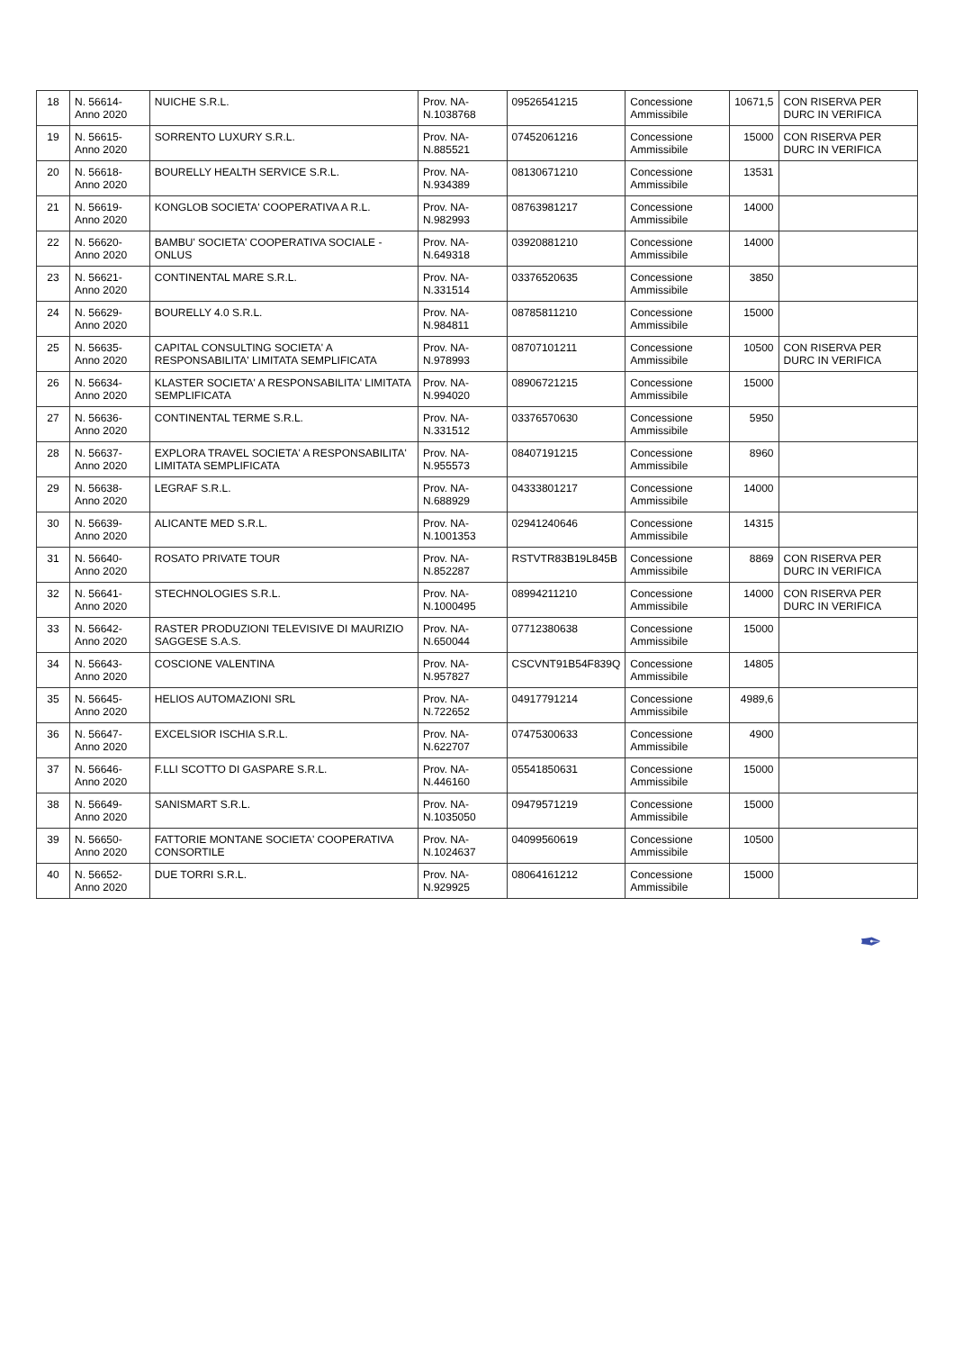| 18 | N. 56614- Anno 2020 | NUICHE S.R.L. | Prov. NA- N.1038768 | 09526541215 | Concessione Ammissibile | 10671,5 | CON RISERVA PER DURC IN VERIFICA |
| 19 | N. 56615- Anno 2020 | SORRENTO LUXURY S.R.L. | Prov. NA- N.885521 | 07452061216 | Concessione Ammissibile | 15000 | CON RISERVA PER DURC IN VERIFICA |
| 20 | N. 56618- Anno 2020 | BOURELLY HEALTH SERVICE S.R.L. | Prov. NA- N.934389 | 08130671210 | Concessione Ammissibile | 13531 | |
| 21 | N. 56619- Anno 2020 | KONGLOB SOCIETA' COOPERATIVA A R.L. | Prov. NA- N.982993 | 08763981217 | Concessione Ammissibile | 14000 | |
| 22 | N. 56620- Anno 2020 | BAMBU' SOCIETA' COOPERATIVA SOCIALE - ONLUS | Prov. NA- N.649318 | 03920881210 | Concessione Ammissibile | 14000 | |
| 23 | N. 56621- Anno 2020 | CONTINENTAL MARE S.R.L. | Prov. NA- N.331514 | 03376520635 | Concessione Ammissibile | 3850 | |
| 24 | N. 56629- Anno 2020 | BOURELLY 4.0 S.R.L. | Prov. NA- N.984811 | 08785811210 | Concessione Ammissibile | 15000 | |
| 25 | N. 56635- Anno 2020 | CAPITAL CONSULTING SOCIETA' A RESPONSABILITA' LIMITATA SEMPLIFICATA | Prov. NA- N.978993 | 08707101211 | Concessione Ammissibile | 10500 | CON RISERVA PER DURC IN VERIFICA |
| 26 | N. 56634- Anno 2020 | KLASTER SOCIETA' A RESPONSABILITA' LIMITATA SEMPLIFICATA | Prov. NA- N.994020 | 08906721215 | Concessione Ammissibile | 15000 | |
| 27 | N. 56636- Anno 2020 | CONTINENTAL TERME S.R.L. | Prov. NA- N.331512 | 03376570630 | Concessione Ammissibile | 5950 | |
| 28 | N. 56637- Anno 2020 | EXPLORA TRAVEL SOCIETA' A RESPONSABILITA' LIMITATA SEMPLIFICATA | Prov. NA- N.955573 | 08407191215 | Concessione Ammissibile | 8960 | |
| 29 | N. 56638- Anno 2020 | LEGRAF S.R.L. | Prov. NA- N.688929 | 04333801217 | Concessione Ammissibile | 14000 | |
| 30 | N. 56639- Anno 2020 | ALICANTE MED S.R.L. | Prov. NA- N.1001353 | 02941240646 | Concessione Ammissibile | 14315 | |
| 31 | N. 56640- Anno 2020 | ROSATO PRIVATE TOUR | Prov. NA- N.852287 | RSTVTR83B19L845B | Concessione Ammissibile | 8869 | CON RISERVA PER DURC IN VERIFICA |
| 32 | N. 56641- Anno 2020 | STECHNOLOGIES S.R.L. | Prov. NA- N.1000495 | 08994211210 | Concessione Ammissibile | 14000 | CON RISERVA PER DURC IN VERIFICA |
| 33 | N. 56642- Anno 2020 | RASTER PRODUZIONI TELEVISIVE DI MAURIZIO SAGGESE S.A.S. | Prov. NA- N.650044 | 07712380638 | Concessione Ammissibile | 15000 | |
| 34 | N. 56643- Anno 2020 | COSCIONE VALENTINA | Prov. NA- N.957827 | CSCVNT91B54F839Q | Concessione Ammissibile | 14805 | |
| 35 | N. 56645- Anno 2020 | HELIOS AUTOMAZIONI SRL | Prov. NA- N.722652 | 04917791214 | Concessione Ammissibile | 4989,6 | |
| 36 | N. 56647- Anno 2020 | EXCELSIOR ISCHIA S.R.L. | Prov. NA- N.622707 | 07475300633 | Concessione Ammissibile | 4900 | |
| 37 | N. 56646- Anno 2020 | F.LLI SCOTTO DI GASPARE S.R.L. | Prov. NA- N.446160 | 05541850631 | Concessione Ammissibile | 15000 | |
| 38 | N. 56649- Anno 2020 | SANISMART S.R.L. | Prov. NA- N.1035050 | 09479571219 | Concessione Ammissibile | 15000 | |
| 39 | N. 56650- Anno 2020 | FATTORIE MONTANE SOCIETA' COOPERATIVA CONSORTILE | Prov. NA- N.1024637 | 04099560619 | Concessione Ammissibile | 10500 | |
| 40 | N. 56652- Anno 2020 | DUE TORRI S.R.L. | Prov. NA- N.929925 | 08064161212 | Concessione Ammissibile | 15000 | |
✒